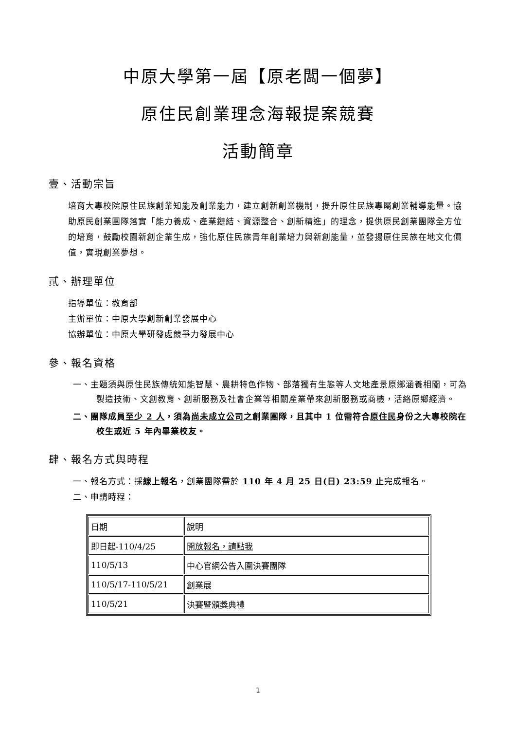中原大學第一屆【原老闆一個夢】
原住民創業理念海報提案競賽
活動簡章
壹、活動宗旨
培育大專校院原住民族創業知能及創業能力，建立創新創業機制，提升原住民族專屬創業輔導能量。協助原民創業團隊落實「能力養成、產業鏈結、資源整合、創新精進」的理念，提供原民創業團隊全方位的培育，鼓勵校園新創企業生成，強化原住民族青年創業培力與新創能量，並發揚原住民族在地文化價值，實現創業夢想。
貳、辦理單位
指導單位：教育部
主辦單位：中原大學創新創業發展中心
協辦單位：中原大學研發處競爭力發展中心
參、報名資格
一、主題須與原住民族傳統知能智慧、農耕特色作物、部落獨有生態等人文地產景原鄉涵養相關，可為製造技術、文創教育、創新服務及社會企業等相關產業帶來創新服務或商機，活絡原鄉經濟。
二、團隊成員至少 2 人，須為尚未成立公司之創業團隊，且其中 1 位需符合原住民身份之大專校院在校生或近 5 年內畢業校友。
肆、報名方式與時程
一、報名方式：採線上報名，創業團隊需於 110 年 4 月 25 日(日) 23:59 止完成報名。
二、申請時程：
| 日期 | 說明 |
| 即日起-110/4/25 | 開放報名，請點我 |
| 110/5/13 | 中心官網公告入圍決賽團隊 |
| 110/5/17-110/5/21 | 創業展 |
| 110/5/21 | 決賽暨頒獎典禮 |
1